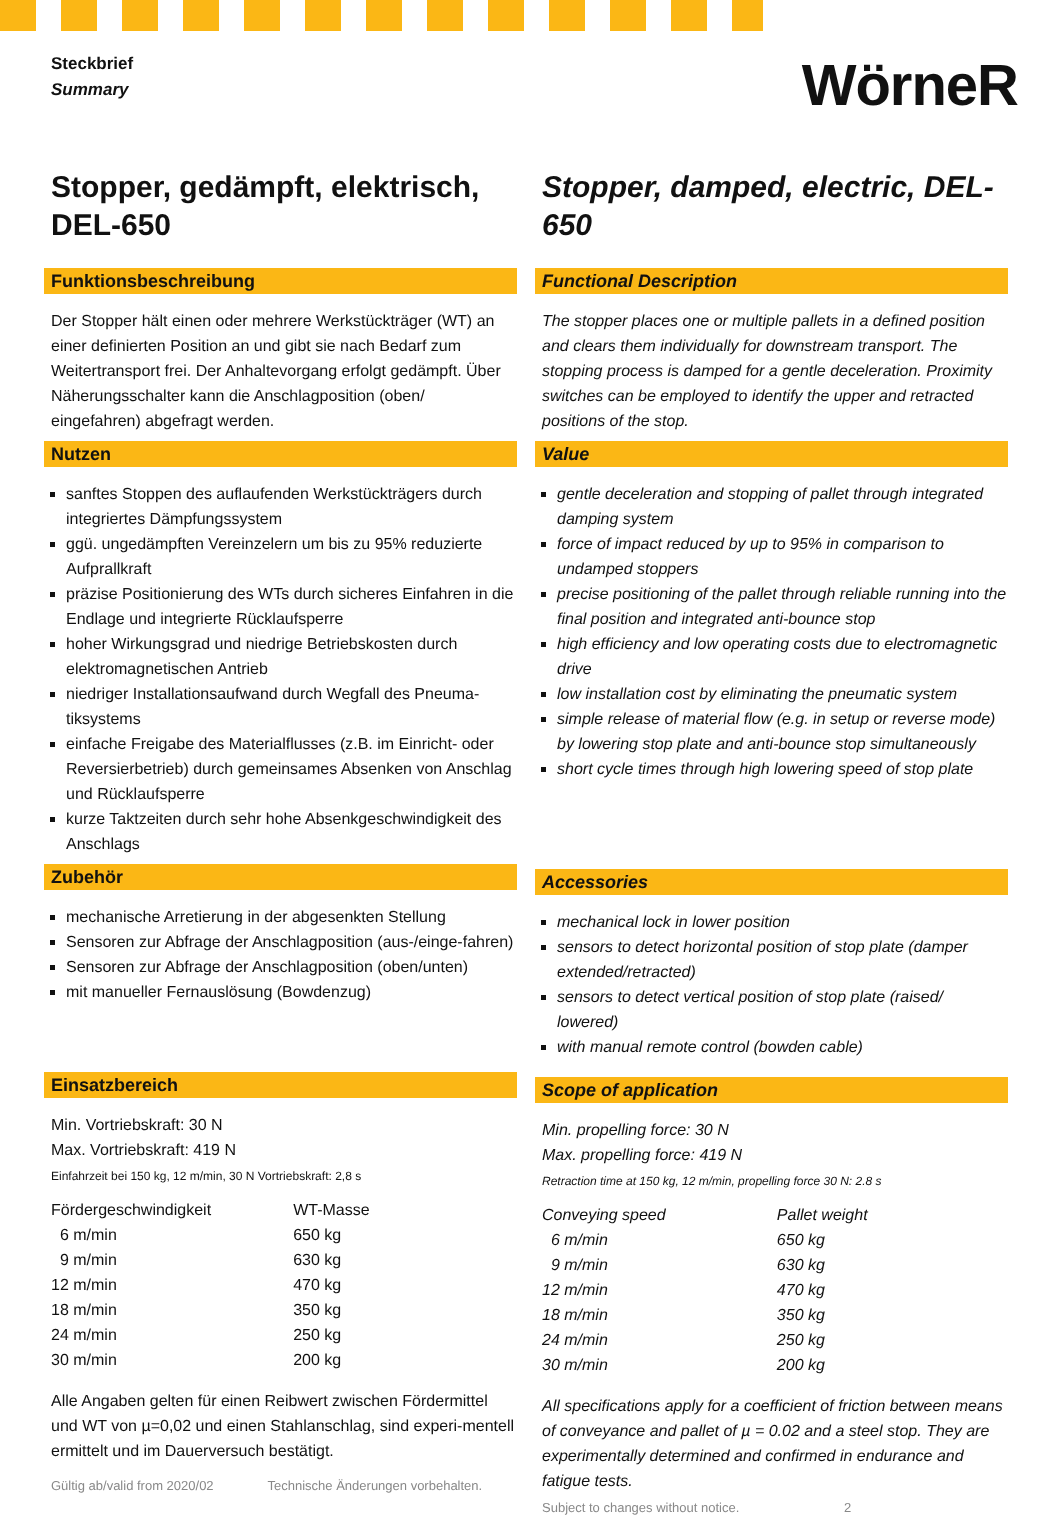Steckbrief
Summary
WörneR
Stopper, gedämpft, elektrisch, DEL-650
Funktionsbeschreibung
Der Stopper hält einen oder mehrere Werkstückträger (WT) an einer definierten Position an und gibt sie nach Bedarf zum Weitertransport frei. Der Anhaltevorgang erfolgt gedämpft. Über Näherungsschalter kann die Anschlagposition (oben/ eingefahren) abgefragt werden.
Nutzen
sanftes Stoppen des auflaufenden Werkstückträgers durch integriertes Dämpfungssystem
ggü. ungedämpften Vereinzelern um bis zu 95% reduzierte Aufprallkraft
präzise Positionierung des WTs durch sicheres Einfahren in die Endlage und integrierte Rücklaufsperre
hoher Wirkungsgrad und niedrige Betriebskosten durch elektromagnetischen Antrieb
niedriger Installationsaufwand durch Wegfall des Pneuma-tiksystems
einfache Freigabe des Materialflusses (z.B. im Einricht- oder Reversierbetrieb) durch gemeinsames Absenken von Anschlag und Rücklaufsperre
kurze Taktzeiten durch sehr hohe Absenkgeschwindigkeit des Anschlags
Zubehör
mechanische Arretierung in der abgesenkten Stellung
Sensoren zur Abfrage der Anschlagposition (aus-/einge-fahren)
Sensoren zur Abfrage der Anschlagposition (oben/unten)
mit manueller Fernauslösung (Bowdenzug)
Einsatzbereich
Min. Vortriebskraft: 30 N
Max. Vortriebskraft: 419 N
Einfahrzeit bei 150 kg, 12 m/min, 30 N Vortriebskraft: 2,8 s
| Fördergeschwindigkeit | WT-Masse |
| 6 m/min | 650 kg |
| 9 m/min | 630 kg |
| 12 m/min | 470 kg |
| 18 m/min | 350 kg |
| 24 m/min | 250 kg |
| 30 m/min | 200 kg |
Alle Angaben gelten für einen Reibwert zwischen Fördermittel und WT von µ=0,02 und einen Stahlanschlag, sind experi-mentell ermittelt und im Dauerversuch bestätigt.
Gültig ab/valid from 2020/02 Technische Änderungen vorbehalten.
Stopper, damped, electric, DEL-650
Functional Description
The stopper places one or multiple pallets in a defined position and clears them individually for downstream transport. The stopping process is damped for a gentle deceleration. Proximity switches can be employed to identify the upper and retracted positions of the stop.
Value
gentle deceleration and stopping of pallet through integrated damping system
force of impact reduced by up to 95% in comparison to undamped stoppers
precise positioning of the pallet through reliable running into the final position and integrated anti-bounce stop
high efficiency and low operating costs due to electromagnetic drive
low installation cost by eliminating the pneumatic system
simple release of material flow (e.g. in setup or reverse mode) by lowering stop plate and anti-bounce stop simultaneously
short cycle times through high lowering speed of stop plate
Accessories
mechanical lock in lower position
sensors to detect horizontal position of stop plate (damper extended/retracted)
sensors to detect vertical position of stop plate (raised/ lowered)
with manual remote control (bowden cable)
Scope of application
Min. propelling force: 30 N
Max. propelling force: 419 N
Retraction time at 150 kg, 12 m/min, propelling force 30 N: 2.8 s
| Conveying speed | Pallet weight |
| 6 m/min | 650 kg |
| 9 m/min | 630 kg |
| 12 m/min | 470 kg |
| 18 m/min | 350 kg |
| 24 m/min | 250 kg |
| 30 m/min | 200 kg |
All specifications apply for a coefficient of friction between means of conveyance and pallet of µ = 0.02 and a steel stop. They are experimentally determined and confirmed in endurance and fatigue tests.
Subject to changes without notice. 2